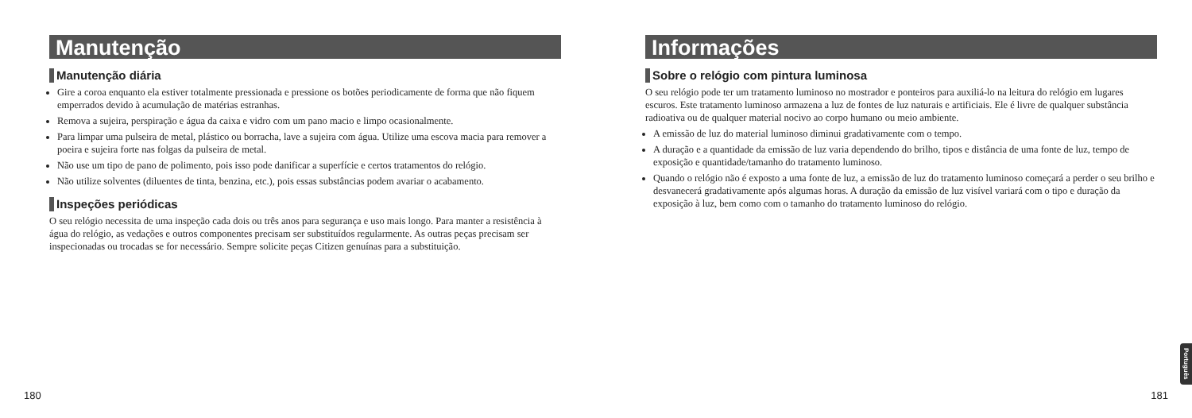Manutenção
Manutenção diária
Gire a coroa enquanto ela estiver totalmente pressionada e pressione os botões periodicamente de forma que não fiquem emperrados devido à acumulação de matérias estranhas.
Remova a sujeira, perspiração e água da caixa e vidro com um pano macio e limpo ocasionalmente.
Para limpar uma pulseira de metal, plástico ou borracha, lave a sujeira com água. Utilize uma escova macia para remover a poeira e sujeira forte nas folgas da pulseira de metal.
Não use um tipo de pano de polimento, pois isso pode danificar a superfície e certos tratamentos do relógio.
Não utilize solventes (diluentes de tinta, benzina, etc.), pois essas substâncias podem avariar o acabamento.
Inspeções periódicas
O seu relógio necessita de uma inspeção cada dois ou três anos para segurança e uso mais longo. Para manter a resistência à água do relógio, as vedações e outros componentes precisam ser substituídos regularmente. As outras peças precisam ser inspecionadas ou trocadas se for necessário. Sempre solicite peças Citizen genuínas para a substituição.
180
Informações
Sobre o relógio com pintura luminosa
O seu relógio pode ter um tratamento luminoso no mostrador e ponteiros para auxiliá-lo na leitura do relógio em lugares escuros. Este tratamento luminoso armazena a luz de fontes de luz naturais e artificiais. Ele é livre de qualquer substância radioativa ou de qualquer material nocivo ao corpo humano ou meio ambiente.
A emissão de luz do material luminoso diminui gradativamente com o tempo.
A duração e a quantidade da emissão de luz varia dependendo do brilho, tipos e distância de uma fonte de luz, tempo de exposição e quantidade/tamanho do tratamento luminoso.
Quando o relógio não é exposto a uma fonte de luz, a emissão de luz do tratamento luminoso começará a perder o seu brilho e desvanecerá gradativamente após algumas horas. A duração da emissão de luz visível variará com o tipo e duração da exposição à luz, bem como com o tamanho do tratamento luminoso do relógio.
Português
181